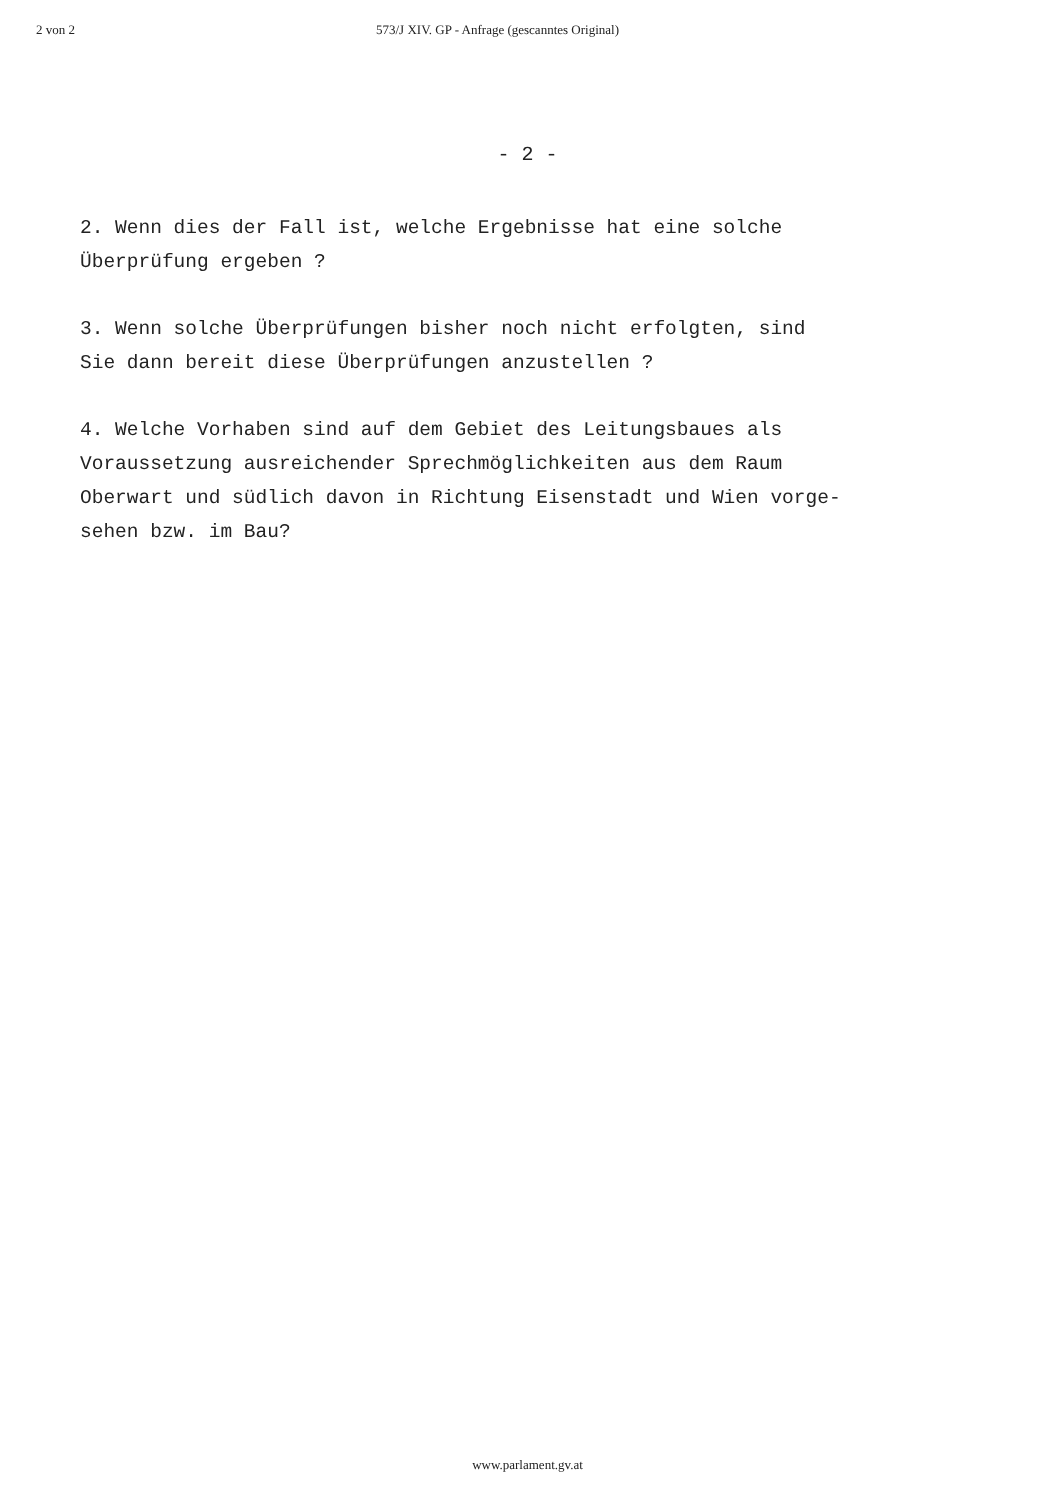2 von 2 573/J XIV. GP - Anfrage (gescanntes Original)
- 2 -
2. Wenn dies der Fall ist, welche Ergebnisse hat eine solche
Überprüfung ergeben ?
3. Wenn solche Überprüfungen bisher noch nicht erfolgten, sind
Sie dann bereit diese Überprüfungen anzustellen ?
4. Welche Vorhaben sind auf dem Gebiet des Leitungsbaues als
Voraussetzung ausreichender Sprechmöglichkeiten aus dem Raum
Oberwart und südlich davon in Richtung Eisenstadt und Wien vorge-
sehen bzw. im Bau?
www.parlament.gv.at